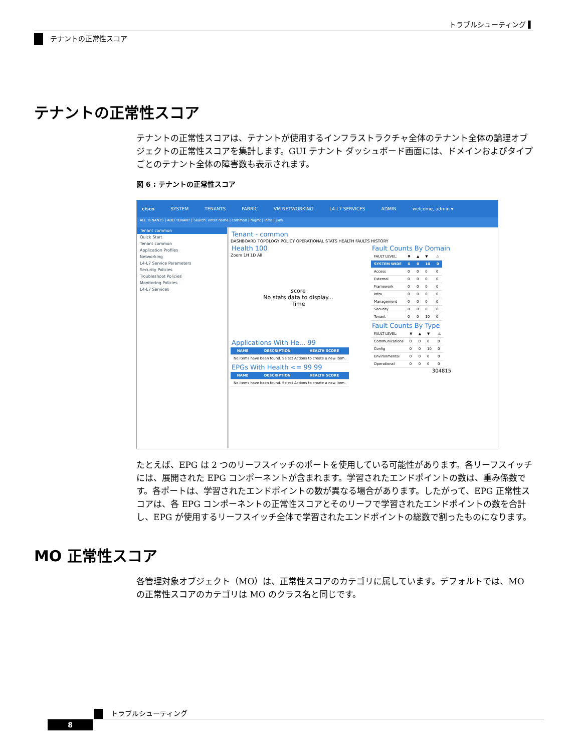トラブルシューティング ▌
テナントの正常性スコア
テナントの正常性スコア
テナントの正常性スコアは、テナントが使用するインフラストラクチャ全体のテナント全体の論理オブジェクトの正常性スコアを集計します。GUI テナント ダッシュボード画面には、ドメインおよびタイプごとのテナント全体の障害数も表示されます。
図 6 : テナントの正常性スコア
cisco SYSTEM TENANTS FABRIC VM NETWORKING L4-L7 SERVICES ADMIN welcome, admin ▾
ALL TENANTS | ADD TENANT | Search: enter name | common | mgmt | infra | junk
Tenant common
Quick Start
Tenant common
Application Profiles
Networking
L4-L7 Service Parameters
Security Policies
Troubleshoot Policies
Monitoring Policies
L4-L7 Services
Tenant - common
DASHBOARD TOPOLOGY POLICY OPERATIONAL STATS HEALTH FAULTS HISTORY
Health 100
Zoom 1H 1D All
score
No stats data to display...
Time
Applications With He... 99
| NAME | DESCRIPTION | HEALTH SCORE |
| --- | --- | --- |
| No items have been found. Select Actions to create a new item. | | |
EPGs With Health <= 99 99
| NAME | DESCRIPTION | HEALTH SCORE |
| --- | --- | --- |
| No items have been found. Select Actions to create a new item. | | |
Fault Counts By Domain
| FAULT LEVEL: | ✖ | ▲ | ▼ | ⚠ |
| SYSTEM WIDE | 0 | 0 | 10 | 0 |
| Access | 0 | 0 | 0 | 0 |
| External | 0 | 0 | 0 | 0 |
| Framework | 0 | 0 | 0 | 0 |
| Infra | 0 | 0 | 0 | 0 |
| Management | 0 | 0 | 0 | 0 |
| Security | 0 | 0 | 0 | 0 |
| Tenant | 0 | 0 | 10 | 0 |
Fault Counts By Type
| FAULT LEVEL: | ✖ | ▲ | ▼ | ⚠ |
| Communications | 0 | 0 | 0 | 0 |
| Config | 0 | 0 | 10 | 0 |
| Environmental | 0 | 0 | 0 | 0 |
| Operational | 0 | 0 | 0 | 0 |
304815
たとえば、EPG は 2 つのリーフスイッチのポートを使用している可能性があります。各リーフスイッチには、展開された EPG コンポーネントが含まれます。学習されたエンドポイントの数は、重み係数です。各ポートは、学習されたエンドポイントの数が異なる場合があります。したがって、EPG 正常性スコアは、各 EPG コンポーネントの正常性スコアとそのリーフで学習されたエンドポイントの数を合計し、EPG が使用するリーフスイッチ全体で学習されたエンドポイントの総数で割ったものになります。
MO 正常性スコア
各管理対象オブジェクト（MO）は、正常性スコアのカテゴリに属しています。デフォルトでは、MO の正常性スコアのカテゴリは MO のクラス名と同じです。
トラブルシューティング
8